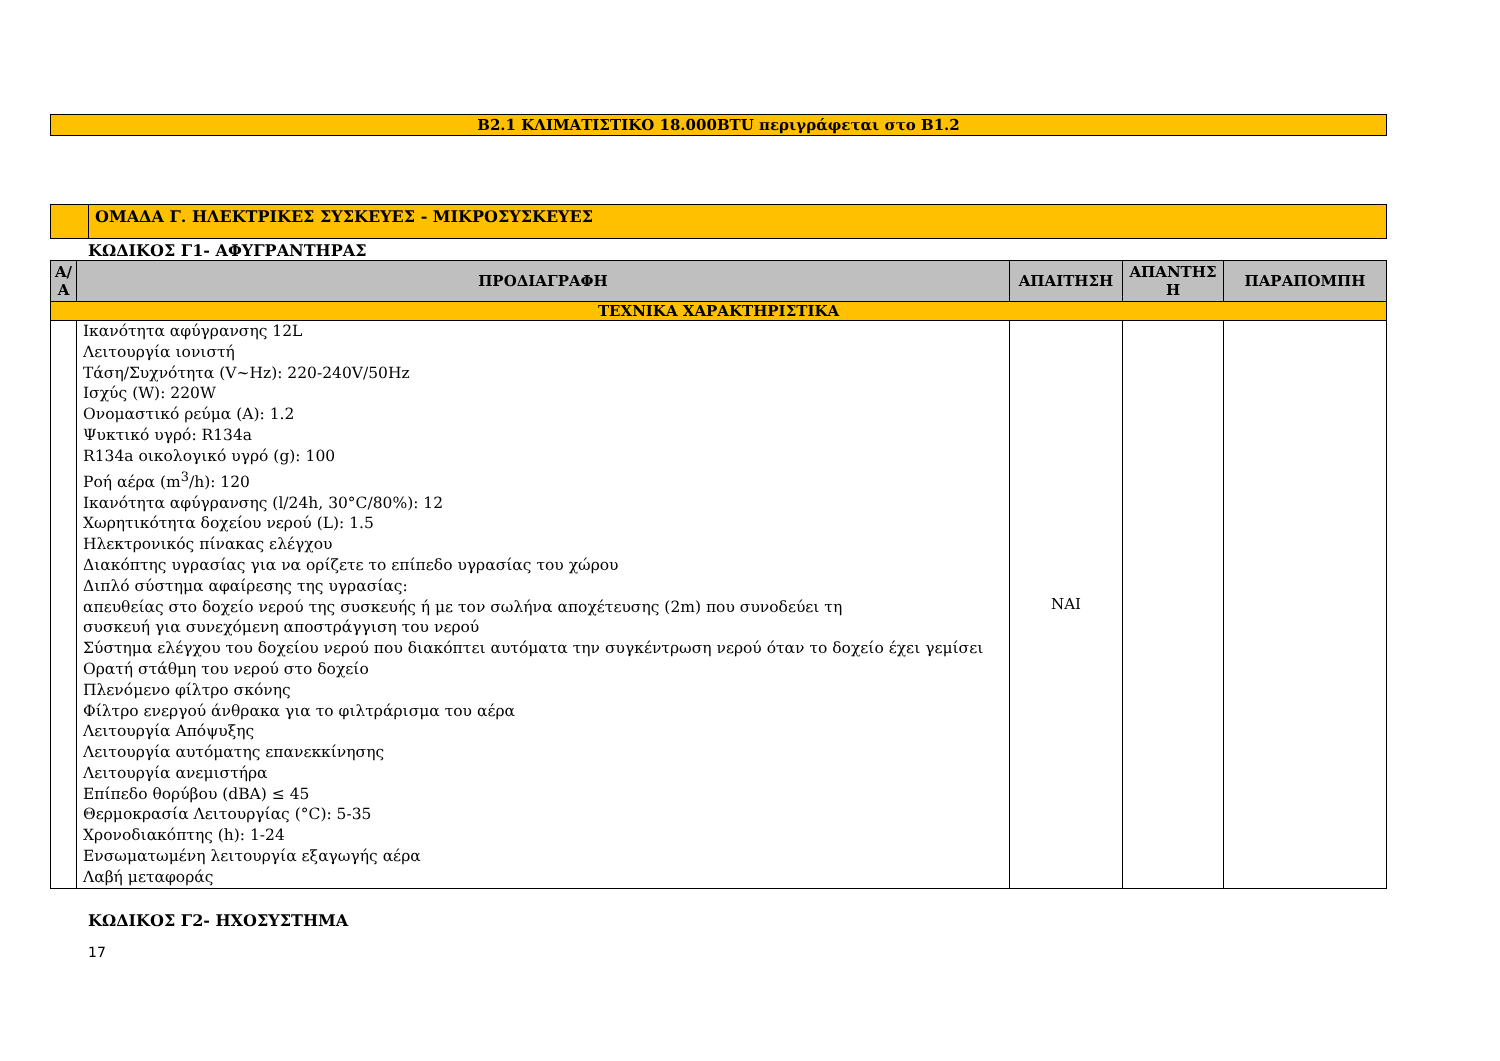Β2.1 ΚΛΙΜΑΤΙΣΤΙΚΟ 18.000BTU περιγράφεται στο Β1.2
| | ΟΜΑΔΑ Γ. ΗΛΕΚΤΡΙΚΕΣ ΣΥΣΚΕΥΕΣ - ΜΙΚΡΟΣΥΣΚΕΥΕΣ |
ΚΩΔΙΚΟΣ Γ1- ΑΦΥΓΡΑΝΤΗΡΑΣ
| Α/Α | ΠΡΟΔΙΑΓΡΑΦΗ | ΑΠΑΙΤΗΣΗ | ΑΠΑΝΤΗΣ Η | ΠΑΡΑΠΟΜΠΗ |
| --- | --- | --- | --- | --- |
| ΤΕΧΝΙΚΑ ΧΑΡΑΚΤΗΡΙΣΤΙΚΑ | | | | |
| | Ικανότητα αφύγρανσης 12L Λειτουργία ιονιστή Τάση/Συχνότητα (V~Hz): 220-240V/50Hz Ισχύς (W): 220W Ονομαστικό ρεύμα (A): 1.2 Ψυκτικό υγρό: R134a R134a οικολογικό υγρό (g): 100 Ροή αέρα (m<sup>3</sup>/h): 120 Ικανότητα αφύγρανσης (l/24h, 30°C/80%): 12 Χωρητικότητα δοχείου νερού (L): 1.5 Ηλεκτρονικός πίνακας ελέγχου Διακόπτης υγρασίας για να ορίζετε το επίπεδο υγρασίας του χώρου Διπλό σύστημα αφαίρεσης της υγρασίας: απευθείας στο δοχείο νερού της συσκευής ή με τον σωλήνα αποχέτευσης (2m) που συνοδεύει τη συσκευή για συνεχόμενη αποστράγγιση του νερού Σύστημα ελέγχου του δοχείου νερού που διακόπτει αυτόματα την συγκέντρωση νερού όταν το δοχείο έχει γεμίσει Ορατή στάθμη του νερού στο δοχείο Πλενόμενο φίλτρο σκόνης Φίλτρο ενεργού άνθρακα για το φιλτράρισμα του αέρα Λειτουργία Απόψυξης Λειτουργία αυτόματης επανεκκίνησης Λειτουργία ανεμιστήρα Επίπεδο θορύβου (dBA) ≤ 45 Θερμοκρασία Λειτουργίας (°C): 5-35 Χρονοδιακόπτης (h): 1-24 Ενσωματωμένη λειτουργία εξαγωγής αέρα Λαβή μεταφοράς | ΝΑΙ | | |
ΚΩΔΙΚΟΣ Γ2- ΗΧΟΣΥΣΤΗΜΑ
17